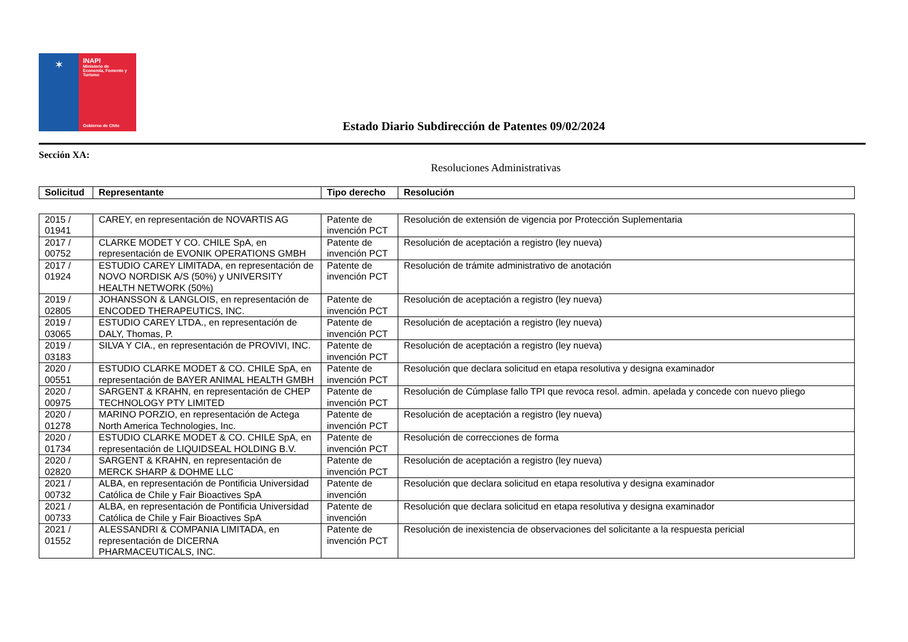✶
INAPI
Ministerio de
Economía, Fomento y
Turismo
Gobierno de Chile
Estado Diario Subdirección de Patentes 09/02/2024
Sección XA:
Resoluciones Administrativas
| Solicitud | Representante | Tipo derecho | Resolución |
| --- | --- | --- | --- |
| 2015 / 01941 | CAREY, en representación de NOVARTIS AG | Patente de invención PCT | Resolución de extensión de vigencia por Protección Suplementaria |
| 2017 / 00752 | CLARKE MODET Y CO. CHILE SpA, en representación de EVONIK OPERATIONS GMBH | Patente de invención PCT | Resolución de aceptación a registro (ley nueva) |
| 2017 / 01924 | ESTUDIO CAREY LIMITADA, en representación de NOVO NORDISK A/S (50%) y UNIVERSITY HEALTH NETWORK (50%) | Patente de invención PCT | Resolución de trámite administrativo de anotación |
| 2019 / 02805 | JOHANSSON & LANGLOIS, en representación de ENCODED THERAPEUTICS, INC. | Patente de invención PCT | Resolución de aceptación a registro (ley nueva) |
| 2019 / 03065 | ESTUDIO CAREY LTDA., en representación de DALY, Thomas, P. | Patente de invención PCT | Resolución de aceptación a registro (ley nueva) |
| 2019 / 03183 | SILVA Y CIA., en representación de PROVIVI, INC. | Patente de invención PCT | Resolución de aceptación a registro (ley nueva) |
| 2020 / 00551 | ESTUDIO CLARKE MODET & CO. CHILE SpA, en representación de BAYER ANIMAL HEALTH GMBH | Patente de invención PCT | Resolución que declara solicitud en etapa resolutiva y designa examinador |
| 2020 / 00975 | SARGENT & KRAHN, en representación de CHEP TECHNOLOGY PTY LIMITED | Patente de invención PCT | Resolución de Cúmplase fallo TPI que revoca resol. admin. apelada y concede con nuevo pliego |
| 2020 / 01278 | MARINO PORZIO, en representación de Actega North America Technologies, Inc. | Patente de invención PCT | Resolución de aceptación a registro (ley nueva) |
| 2020 / 01734 | ESTUDIO CLARKE MODET & CO. CHILE SpA, en representación de LIQUIDSEAL HOLDING B.V. | Patente de invención PCT | Resolución de correcciones de forma |
| 2020 / 02820 | SARGENT & KRAHN, en representación de MERCK SHARP & DOHME LLC | Patente de invención PCT | Resolución de aceptación a registro (ley nueva) |
| 2021 / 00732 | ALBA, en representación de Pontificia Universidad Católica de Chile y Fair Bioactives SpA | Patente de invención | Resolución que declara solicitud en etapa resolutiva y designa examinador |
| 2021 / 00733 | ALBA, en representación de Pontificia Universidad Católica de Chile y Fair Bioactives SpA | Patente de invención | Resolución que declara solicitud en etapa resolutiva y designa examinador |
| 2021 / 01552 | ALESSANDRI & COMPANIA LIMITADA, en representación de DICERNA PHARMACEUTICALS, INC. | Patente de invención PCT | Resolución de inexistencia de observaciones del solicitante a la respuesta pericial |